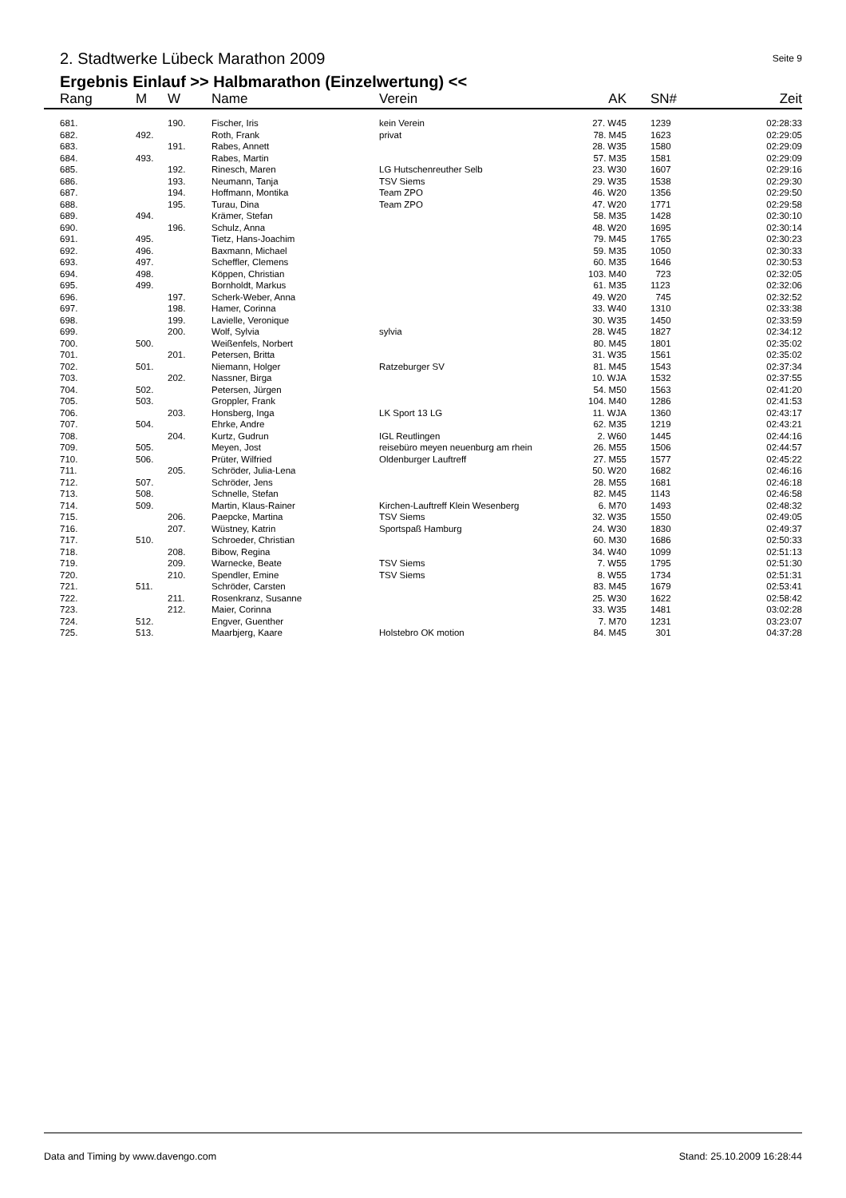2. Stadtwerke Lübeck Marathon 2009
Seite 9
Ergebnis Einlauf >> Halbmarathon (Einzelwertung) <<
| Rang | M | W | Name | Verein | AK | | SN# | Zeit |
| --- | --- | --- | --- | --- | --- | --- | --- | --- |
| 681. | | 190. | Fischer, Iris | kein Verein | 27. W45 | | 1239 | 02:28:33 |
| 682. | 492. | | Roth, Frank | privat | 78. M45 | | 1623 | 02:29:05 |
| 683. | | 191. | Rabes, Annett | | 28. W35 | | 1580 | 02:29:09 |
| 684. | 493. | | Rabes, Martin | | 57. M35 | | 1581 | 02:29:09 |
| 685. | | 192. | Rinesch, Maren | LG Hutschenreuther Selb | 23. W30 | | 1607 | 02:29:16 |
| 686. | | 193. | Neumann, Tanja | TSV Siems | 29. W35 | | 1538 | 02:29:30 |
| 687. | | 194. | Hoffmann, Montika | Team ZPO | 46. W20 | | 1356 | 02:29:50 |
| 688. | | 195. | Turau, Dina | Team ZPO | 47. W20 | | 1771 | 02:29:58 |
| 689. | 494. | | Krämer, Stefan | | 58. M35 | | 1428 | 02:30:10 |
| 690. | | 196. | Schulz, Anna | | 48. W20 | | 1695 | 02:30:14 |
| 691. | 495. | | Tietz, Hans-Joachim | | 79. M45 | | 1765 | 02:30:23 |
| 692. | 496. | | Baxmann, Michael | | 59. M35 | | 1050 | 02:30:33 |
| 693. | 497. | | Scheffler, Clemens | | 60. M35 | | 1646 | 02:30:53 |
| 694. | 498. | | Köppen, Christian | | 103. M40 | | 723 | 02:32:05 |
| 695. | 499. | | Bornholdt, Markus | | 61. M35 | | 1123 | 02:32:06 |
| 696. | | 197. | Scherk-Weber, Anna | | 49. W20 | | 745 | 02:32:52 |
| 697. | | 198. | Hamer, Corinna | | 33. W40 | | 1310 | 02:33:38 |
| 698. | | 199. | Lavielle, Veronique | | 30. W35 | | 1450 | 02:33:59 |
| 699. | | 200. | Wolf, Sylvia | sylvia | 28. W45 | | 1827 | 02:34:12 |
| 700. | 500. | | Weißenfels, Norbert | | 80. M45 | | 1801 | 02:35:02 |
| 701. | | 201. | Petersen, Britta | | 31. W35 | | 1561 | 02:35:02 |
| 702. | 501. | | Niemann, Holger | Ratzeburger SV | 81. M45 | | 1543 | 02:37:34 |
| 703. | | 202. | Nassner, Birga | | 10. WJA | | 1532 | 02:37:55 |
| 704. | 502. | | Petersen, Jürgen | | 54. M50 | | 1563 | 02:41:20 |
| 705. | 503. | | Groppler, Frank | | 104. M40 | | 1286 | 02:41:53 |
| 706. | | 203. | Honsberg, Inga | LK Sport 13 LG | 11. WJA | | 1360 | 02:43:17 |
| 707. | 504. | | Ehrke, Andre | | 62. M35 | | 1219 | 02:43:21 |
| 708. | | 204. | Kurtz, Gudrun | IGL Reutlingen | 2. W60 | | 1445 | 02:44:16 |
| 709. | 505. | | Meyen, Jost | reisebüro meyen neuenburg am rhein | 26. M55 | | 1506 | 02:44:57 |
| 710. | 506. | | Prüter, Wilfried | Oldenburger Lauftreff | 27. M55 | | 1577 | 02:45:22 |
| 711. | | 205. | Schröder, Julia-Lena | | 50. W20 | | 1682 | 02:46:16 |
| 712. | 507. | | Schröder, Jens | | 28. M55 | | 1681 | 02:46:18 |
| 713. | 508. | | Schnelle, Stefan | | 82. M45 | | 1143 | 02:46:58 |
| 714. | 509. | | Martin, Klaus-Rainer | Kirchen-Lauftreff Klein Wesenberg | 6. M70 | | 1493 | 02:48:32 |
| 715. | | 206. | Paepcke, Martina | TSV Siems | 32. W35 | | 1550 | 02:49:05 |
| 716. | | 207. | Wüstney, Katrin | Sportspaß Hamburg | 24. W30 | | 1830 | 02:49:37 |
| 717. | 510. | | Schroeder, Christian | | 60. M30 | | 1686 | 02:50:33 |
| 718. | | 208. | Bibow, Regina | | 34. W40 | | 1099 | 02:51:13 |
| 719. | | 209. | Warnecke, Beate | TSV Siems | 7. W55 | | 1795 | 02:51:30 |
| 720. | | 210. | Spendler, Emine | TSV Siems | 8. W55 | | 1734 | 02:51:31 |
| 721. | 511. | | Schröder, Carsten | | 83. M45 | | 1679 | 02:53:41 |
| 722. | | 211. | Rosenkranz, Susanne | | 25. W30 | | 1622 | 02:58:42 |
| 723. | | 212. | Maier, Corinna | | 33. W35 | | 1481 | 03:02:28 |
| 724. | 512. | | Engver, Guenther | | 7. M70 | | 1231 | 03:23:07 |
| 725. | 513. | | Maarbjerg, Kaare | Holstebro OK motion | 84. M45 | | 301 | 04:37:28 |
Data and Timing by www.davengo.com Stand: 25.10.2009 16:28:44